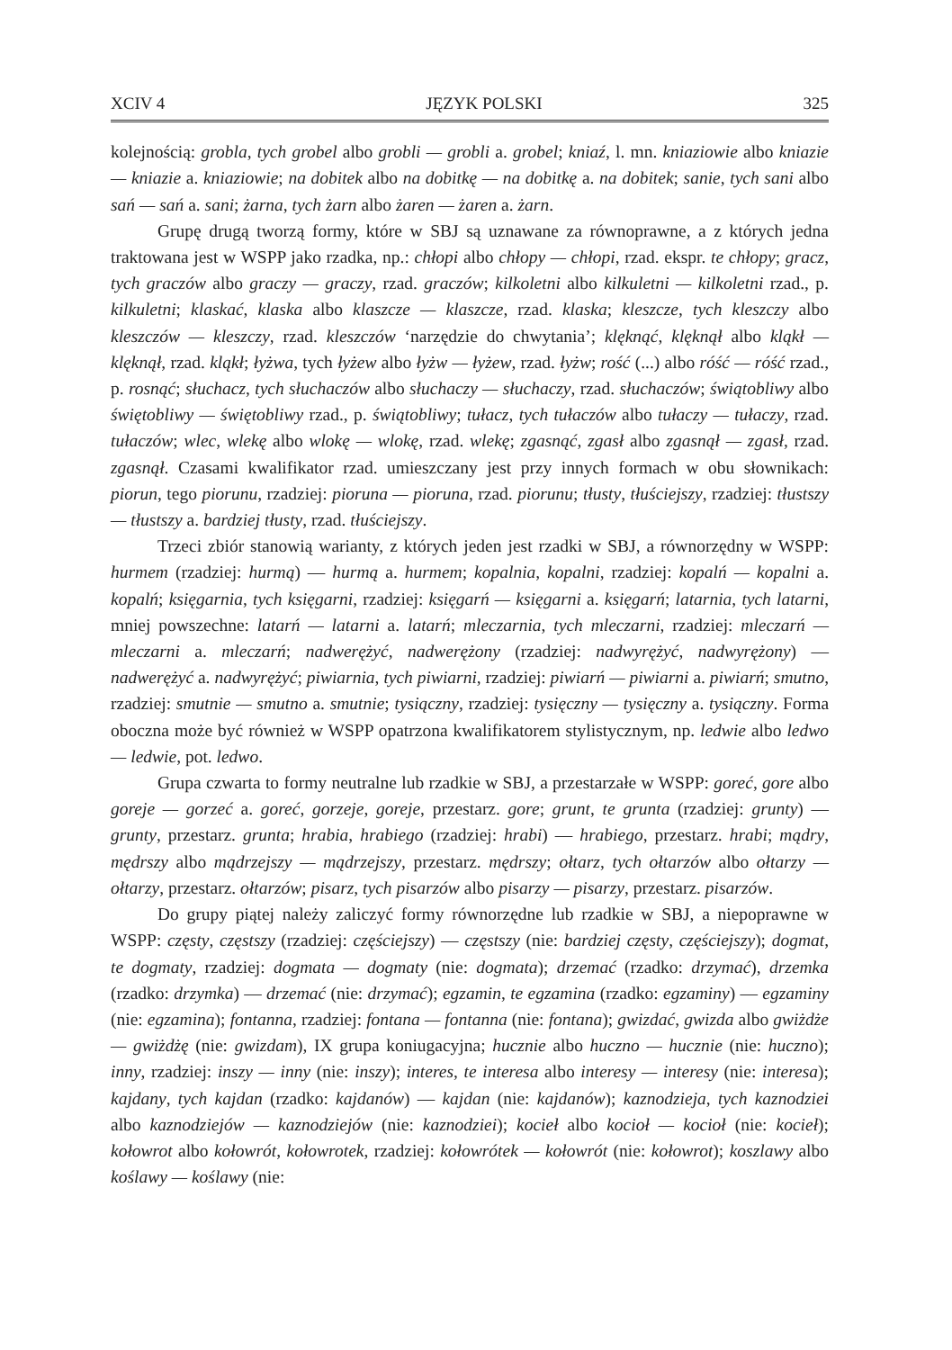XCIV 4 JĘZYK POLSKI 325
kolejnością: grobla, tych grobel albo grobli — grobli a. grobel; kniaź, l. mn. kniaziowie albo kniazie — kniazie a. kniaziowie; na dobitek albo na dobitkę — na dobitkę a. na dobitek; sanie, tych sani albo sań — sań a. sani; żarna, tych żarn albo żaren — żaren a. żarn.
Grupę drugą tworzą formy, które w SBJ są uznawane za równoprawne, a z których jedna traktowana jest w WSPP jako rzadka, np.: chłopi albo chłopy — chłopi, rzad. ekspr. te chłopy; gracz, tych graczów albo graczy — graczy, rzad. graczów; kilkoletni albo kilkuletni — kilkoletni rzad., p. kilkuletni; klaskać, klaska albo klaszcze — klaszcze, rzad. klaska; kleszcze, tych kleszczy albo kleszczów — kleszczy, rzad. kleszczów ‘narzędzie do chwytania’; klęknąć, klęknął albo kląkł — klęknął, rzad. kląkł; łyżwa, tych łyżew albo łyżw — łyżew, rzad. łyżw; rość (...) albo róść — róść rzad., p. rosnąć; słuchacz, tych słuchaczów albo słuchaczy — słuchaczy, rzad. słuchaczów; świątobliwy albo świętobliwy — świętobliwy rzad., p. świątobliwy; tułacz, tych tułaczów albo tułaczy — tułaczy, rzad. tułaczów; wlec, wlekę albo wlokę — wlokę, rzad. wlekę; zgasnąć, zgasł albo zgasnął — zgasł, rzad. zgasnął. Czasami kwalifikator rzad. umieszczany jest przy innych formach w obu słownikach: piorun, tego piorunu, rzadziej: pioruna — pioruna, rzad. piorunu; tłusty, tłuściejszy, rzadziej: tłustszy — tłustszy a. bardziej tłusty, rzad. tłuściejszy.
Trzeci zbiór stanowią warianty, z których jeden jest rzadki w SBJ, a równorzędny w WSPP: hurmem (rzadziej: hurmą) — hurmą a. hurmem; kopalnia, kopalni, rzadziej: kopalń — kopalni a. kopalń; księgarnia, tych księgarni, rzadziej: księgarń — księgarni a. księgarń; latarnia, tych latarni, mniej powszechne: latarń — latarni a. latarń; mleczarnia, tych mleczarni, rzadziej: mleczarń — mleczarni a. mleczarń; nadwerężyć, nadwerężony (rzadziej: nadwyrężyć, nadwyrężony) — nadwerężyć a. nadwyrężyć; piwiarnia, tych piwiarni, rzadziej: piwiarń — piwiarni a. piwiarń; smutno, rzadziej: smutnie — smutno a. smutnie; tysiączny, rzadziej: tysięczny — tysięczny a. tysiączny. Forma oboczna może być również w WSPP opatrzona kwalifikatorem stylistycznym, np. ledwie albo ledwo — ledwie, pot. ledwo.
Grupa czwarta to formy neutralne lub rzadkie w SBJ, a przestarzałe w WSPP: goreć, gore albo goreje — gorzeć a. goreć, gorzeje, goreje, przestarz. gore; grunt, te grunta (rzadziej: grunty) — grunty, przestarz. grunta; hrabia, hrabiego (rzadziej: hrabi) — hrabiego, przestarz. hrabi; mądry, mędrszy albo mądrzejszy — mądrzejszy, przestarz. mędrszy; ołtarz, tych ołtarzów albo ołtarzy — ołtarzy, przestarz. ołtarzów; pisarz, tych pisarzów albo pisarzy — pisarzy, przestarz. pisarzów.
Do grupy piątej należy zaliczyć formy równorzędne lub rzadkie w SBJ, a niepoprawne w WSPP: częsty, częstszy (rzadziej: częściejszy) — częstszy (nie: bardziej częsty, częściejszy); dogmat, te dogmaty, rzadziej: dogmata — dogmaty (nie: dogmata); drzemać (rzadko: drzymać), drzemka (rzadko: drzymka) — drzemać (nie: drzymać); egzamin, te egzamina (rzadko: egzaminy) — egzaminy (nie: egzamina); fontanna, rzadziej: fontana — fontanna (nie: fontana); gwizdać, gwizda albo gwiżdże — gwiżdżę (nie: gwizdam), IX grupa koniugacyjna; hucznie albo huczno — hucznie (nie: huczno); inny, rzadziej: inszy — inny (nie: inszy); interes, te interesa albo interesy — interesy (nie: interesa); kajdany, tych kajdan (rzadko: kajdanów) — kajdan (nie: kajdanów); kaznodzieja, tych kaznodziei albo kaznodziejów — kaznodziejów (nie: kaznodziei); kocieł albo kocioł — kocioł (nie: kocieł); kołowrot albo kołowrót, kołowrotek, rzadziej: kołowrótek — kołowrót (nie: kołowrot); koszlawy albo koślawy — koślawy (nie: